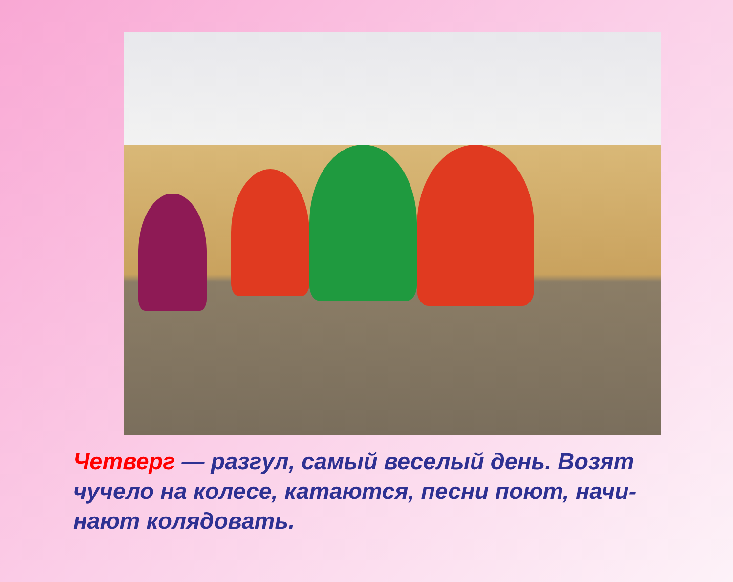Четверг — разгул, самый веселый день. Возят чучело на колесе, катаются, песни поют, начи- нают колядовать.